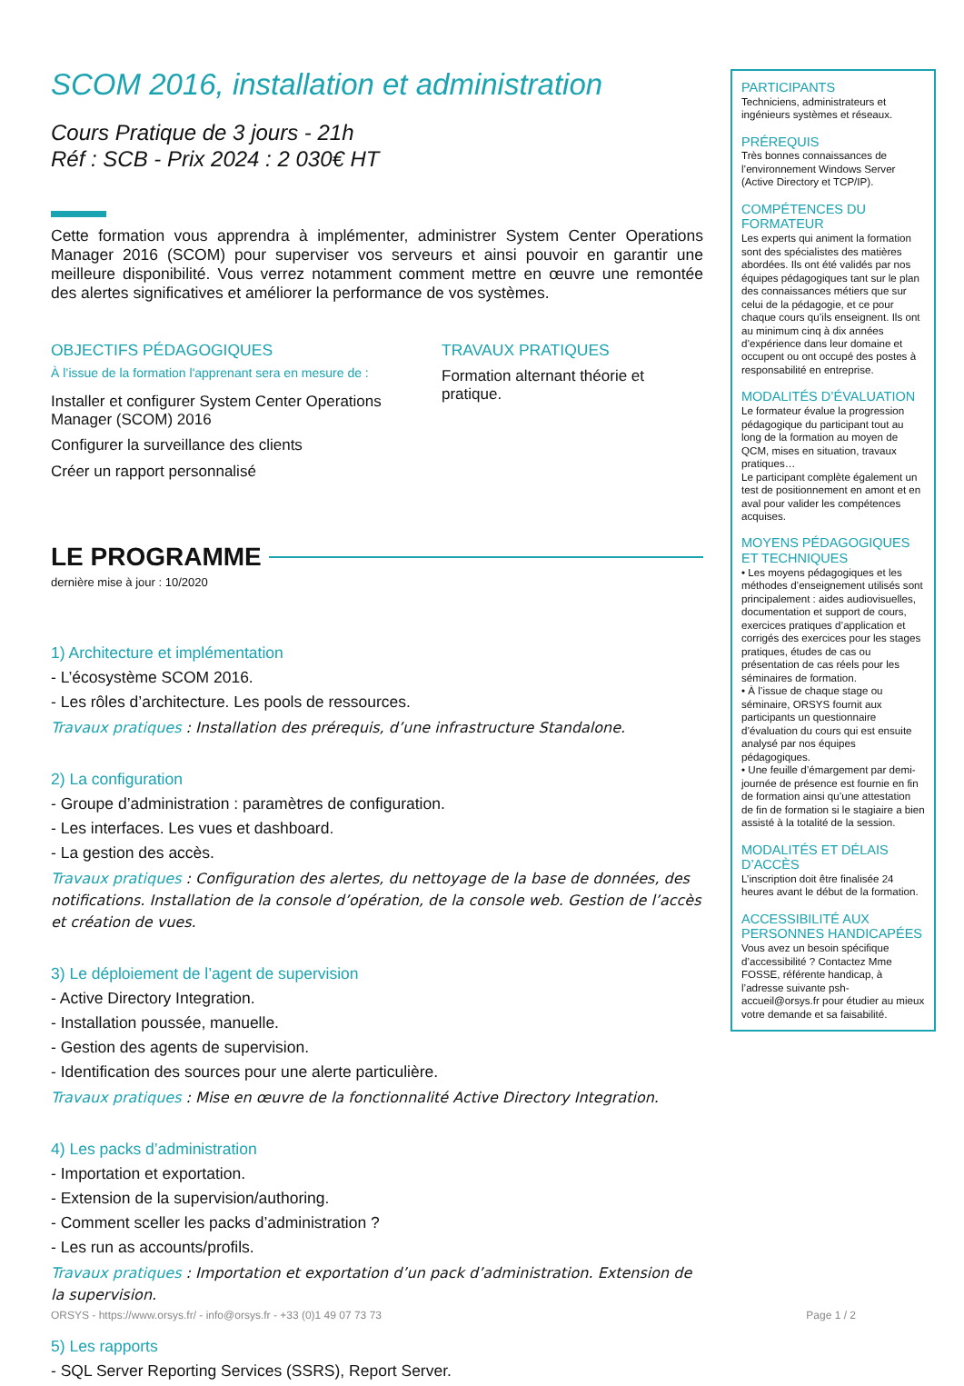SCOM 2016, installation et administration
Cours Pratique de 3 jours - 21h
Réf : SCB - Prix 2024 : 2 030€ HT
Cette formation vous apprendra à implémenter, administrer System Center Operations Manager 2016 (SCOM) pour superviser vos serveurs et ainsi pouvoir en garantir une meilleure disponibilité. Vous verrez notamment comment mettre en œuvre une remontée des alertes significatives et améliorer la performance de vos systèmes.
OBJECTIFS PÉDAGOGIQUES
À l’issue de la formation l'apprenant sera en mesure de :
Installer et configurer System Center Operations Manager (SCOM) 2016
Configurer la surveillance des clients
Créer un rapport personnalisé
TRAVAUX PRATIQUES
Formation alternant théorie et pratique.
LE PROGRAMME
dernière mise à jour : 10/2020
1) Architecture et implémentation
- L’écosystème SCOM 2016.
- Les rôles d’architecture. Les pools de ressources.
Travaux pratiques : Installation des prérequis, d’une infrastructure Standalone.
2) La configuration
- Groupe d’administration : paramètres de configuration.
- Les interfaces. Les vues et dashboard.
- La gestion des accès.
Travaux pratiques : Configuration des alertes, du nettoyage de la base de données, des notifications. Installation de la console d’opération, de la console web. Gestion de l’accès et création de vues.
3) Le déploiement de l’agent de supervision
- Active Directory Integration.
- Installation poussée, manuelle.
- Gestion des agents de supervision.
- Identification des sources pour une alerte particulière.
Travaux pratiques : Mise en œuvre de la fonctionnalité Active Directory Integration.
4) Les packs d’administration
- Importation et exportation.
- Extension de la supervision/authoring.
- Comment sceller les packs d’administration ?
- Les run as accounts/profils.
Travaux pratiques : Importation et exportation d’un pack d’administration. Extension de la supervision.
5) Les rapports
- SQL Server Reporting Services (SSRS), Report Server.
PARTICIPANTS
Techniciens, administrateurs et ingénieurs systèmes et réseaux.
PRÉREQUIS
Très bonnes connaissances de l’environnement Windows Server (Active Directory et TCP/IP).
COMPÉTENCES DU FORMATEUR
Les experts qui animent la formation sont des spécialistes des matières abordées. Ils ont été validés par nos équipes pédagogiques tant sur le plan des connaissances métiers que sur celui de la pédagogie, et ce pour chaque cours qu’ils enseignent. Ils ont au minimum cinq à dix années d’expérience dans leur domaine et occupent ou ont occupé des postes à responsabilité en entreprise.
MODALITÉS D’ÉVALUATION
Le formateur évalue la progression pédagogique du participant tout au long de la formation au moyen de QCM, mises en situation, travaux pratiques…
Le participant complète également un test de positionnement en amont et en aval pour valider les compétences acquises.
MOYENS PÉDAGOGIQUES ET TECHNIQUES
• Les moyens pédagogiques et les méthodes d’enseignement utilisés sont principalement : aides audiovisuelles, documentation et support de cours, exercices pratiques d’application et corrigés des exercices pour les stages pratiques, études de cas ou présentation de cas réels pour les séminaires de formation.
• À l’issue de chaque stage ou séminaire, ORSYS fournit aux participants un questionnaire d’évaluation du cours qui est ensuite analysé par nos équipes pédagogiques.
• Une feuille d’émargement par demi-journée de présence est fournie en fin de formation ainsi qu’une attestation de fin de formation si le stagiaire a bien assisté à la totalité de la session.
MODALITÉS ET DÉLAIS D’ACCÈS
L’inscription doit être finalisée 24 heures avant le début de la formation.
ACCESSIBILITÉ AUX PERSONNES HANDICAPÉES
Vous avez un besoin spécifique d’accessibilité ? Contactez Mme FOSSE, référente handicap, à l’adresse suivante psh-accueil@orsys.fr pour étudier au mieux votre demande et sa faisabilité.
ORSYS - https://www.orsys.fr/ - info@orsys.fr - +33 (0)1 49 07 73 73 Page 1 / 2